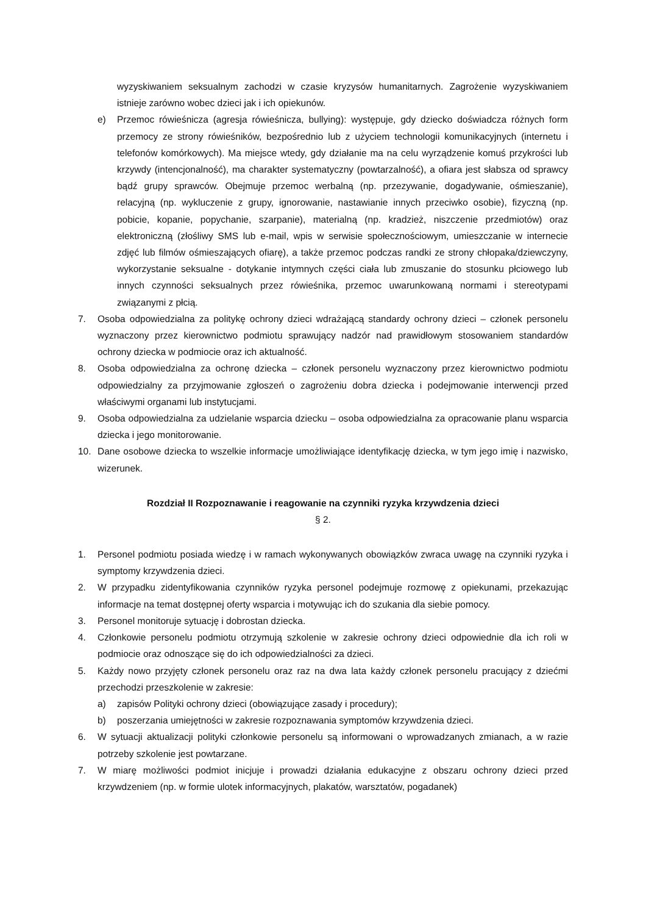wyzyskiwaniem seksualnym zachodzi w czasie kryzysów humanitarnych. Zagrożenie wyzyskiwaniem istnieje zarówno wobec dzieci jak i ich opiekunów.
e) Przemoc rówieśnicza (agresja rówieśnicza, bullying): występuje, gdy dziecko doświadcza różnych form przemocy ze strony rówieśników, bezpośrednio lub z użyciem technologii komunikacyjnych (internetu i telefonów komórkowych). Ma miejsce wtedy, gdy działanie ma na celu wyrządzenie komuś przykrości lub krzywdy (intencjonalność), ma charakter systematyczny (powtarzalność), a ofiara jest słabsza od sprawcy bądź grupy sprawców. Obejmuje przemoc werbalną (np. przezywanie, dogadywanie, ośmieszanie), relacyjną (np. wykluczenie z grupy, ignorowanie, nastawianie innych przeciwko osobie), fizyczną (np. pobicie, kopanie, popychanie, szarpanie), materialną (np. kradzież, niszczenie przedmiotów) oraz elektroniczną (złośliwy SMS lub e-mail, wpis w serwisie społecznościowym, umieszczanie w internecie zdjęć lub filmów ośmieszających ofiarę), a także przemoc podczas randki ze strony chłopaka/dziewczyny, wykorzystanie seksualne - dotykanie intymnych części ciała lub zmuszanie do stosunku płciowego lub innych czynności seksualnych przez rówieśnika, przemoc uwarunkowaną normami i stereotypami związanymi z płcią.
7. Osoba odpowiedzialna za politykę ochrony dzieci wdrażającą standardy ochrony dzieci – członek personelu wyznaczony przez kierownictwo podmiotu sprawujący nadzór nad prawidłowym stosowaniem standardów ochrony dziecka w podmiocie oraz ich aktualność.
8. Osoba odpowiedzialna za ochronę dziecka – członek personelu wyznaczony przez kierownictwo podmiotu odpowiedzialny za przyjmowanie zgłoszeń o zagrożeniu dobra dziecka i podejmowanie interwencji przed właściwymi organami lub instytucjami.
9. Osoba odpowiedzialna za udzielanie wsparcia dziecku – osoba odpowiedzialna za opracowanie planu wsparcia dziecka i jego monitorowanie.
10. Dane osobowe dziecka to wszelkie informacje umożliwiające identyfikację dziecka, w tym jego imię i nazwisko, wizerunek.
Rozdział II Rozpoznawanie i reagowanie na czynniki ryzyka krzywdzenia dzieci
§ 2.
1. Personel podmiotu posiada wiedzę i w ramach wykonywanych obowiązków zwraca uwagę na czynniki ryzyka i symptomy krzywdzenia dzieci.
2. W przypadku zidentyfikowania czynników ryzyka personel podejmuje rozmowę z opiekunami, przekazując informacje na temat dostępnej oferty wsparcia i motywując ich do szukania dla siebie pomocy.
3. Personel monitoruje sytuację i dobrostan dziecka.
4. Członkowie personelu podmiotu otrzymują szkolenie w zakresie ochrony dzieci odpowiednie dla ich roli w podmiocie oraz odnoszące się do ich odpowiedzialności za dzieci.
5. Każdy nowo przyjęty członek personelu oraz raz na dwa lata każdy członek personelu pracujący z dziećmi przechodzi przeszkolenie w zakresie:
a) zapisów Polityki ochrony dzieci (obowiązujące zasady i procedury);
b) poszerzania umiejętności w zakresie rozpoznawania symptomów krzywdzenia dzieci.
6. W sytuacji aktualizacji polityki członkowie personelu są informowani o wprowadzanych zmianach, a w razie potrzeby szkolenie jest powtarzane.
7. W miarę możliwości podmiot inicjuje i prowadzi działania edukacyjne z obszaru ochrony dzieci przed krzywdzeniem (np. w formie ulotek informacyjnych, plakatów, warsztatów, pogadanek)